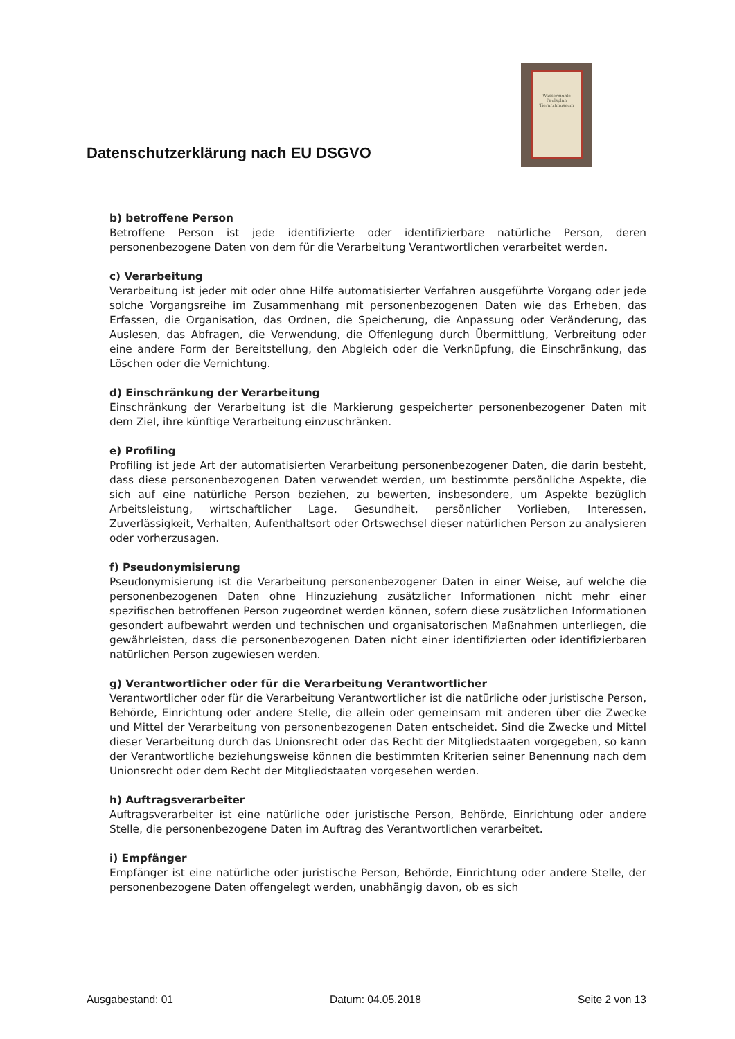Datenschutzerklärung nach EU DSGVO
Wassermühle
Paulsplan
Tierarztmuseum
b) betroffene Person
Betroffene Person ist jede identifizierte oder identifizierbare natürliche Person, deren personenbezogene Daten von dem für die Verarbeitung Verantwortlichen verarbeitet werden.
c) Verarbeitung
Verarbeitung ist jeder mit oder ohne Hilfe automatisierter Verfahren ausgeführte Vorgang oder jede solche Vorgangsreihe im Zusammenhang mit personenbezogenen Daten wie das Erheben, das Erfassen, die Organisation, das Ordnen, die Speicherung, die Anpassung oder Veränderung, das Auslesen, das Abfragen, die Verwendung, die Offenlegung durch Übermittlung, Verbreitung oder eine andere Form der Bereitstellung, den Abgleich oder die Verknüpfung, die Einschränkung, das Löschen oder die Vernichtung.
d) Einschränkung der Verarbeitung
Einschränkung der Verarbeitung ist die Markierung gespeicherter personenbezogener Daten mit dem Ziel, ihre künftige Verarbeitung einzuschränken.
e) Profiling
Profiling ist jede Art der automatisierten Verarbeitung personenbezogener Daten, die darin besteht, dass diese personenbezogenen Daten verwendet werden, um bestimmte persönliche Aspekte, die sich auf eine natürliche Person beziehen, zu bewerten, insbesondere, um Aspekte bezüglich Arbeitsleistung, wirtschaftlicher Lage, Gesundheit, persönlicher Vorlieben, Interessen, Zuverlässigkeit, Verhalten, Aufenthaltsort oder Ortswechsel dieser natürlichen Person zu analysieren oder vorherzusagen.
f) Pseudonymisierung
Pseudonymisierung ist die Verarbeitung personenbezogener Daten in einer Weise, auf welche die personenbezogenen Daten ohne Hinzuziehung zusätzlicher Informationen nicht mehr einer spezifischen betroffenen Person zugeordnet werden können, sofern diese zusätzlichen Informationen gesondert aufbewahrt werden und technischen und organisatorischen Maßnahmen unterliegen, die gewährleisten, dass die personenbezogenen Daten nicht einer identifizierten oder identifizierbaren natürlichen Person zugewiesen werden.
g) Verantwortlicher oder für die Verarbeitung Verantwortlicher
Verantwortlicher oder für die Verarbeitung Verantwortlicher ist die natürliche oder juristische Person, Behörde, Einrichtung oder andere Stelle, die allein oder gemeinsam mit anderen über die Zwecke und Mittel der Verarbeitung von personenbezogenen Daten entscheidet. Sind die Zwecke und Mittel dieser Verarbeitung durch das Unionsrecht oder das Recht der Mitgliedstaaten vorgegeben, so kann der Verantwortliche beziehungsweise können die bestimmten Kriterien seiner Benennung nach dem Unionsrecht oder dem Recht der Mitgliedstaaten vorgesehen werden.
h) Auftragsverarbeiter
Auftragsverarbeiter ist eine natürliche oder juristische Person, Behörde, Einrichtung oder andere Stelle, die personenbezogene Daten im Auftrag des Verantwortlichen verarbeitet.
i) Empfänger
Empfänger ist eine natürliche oder juristische Person, Behörde, Einrichtung oder andere Stelle, der personenbezogene Daten offengelegt werden, unabhängig davon, ob es sich
Ausgabestand: 01 Datum: 04.05.2018 Seite 2 von 13